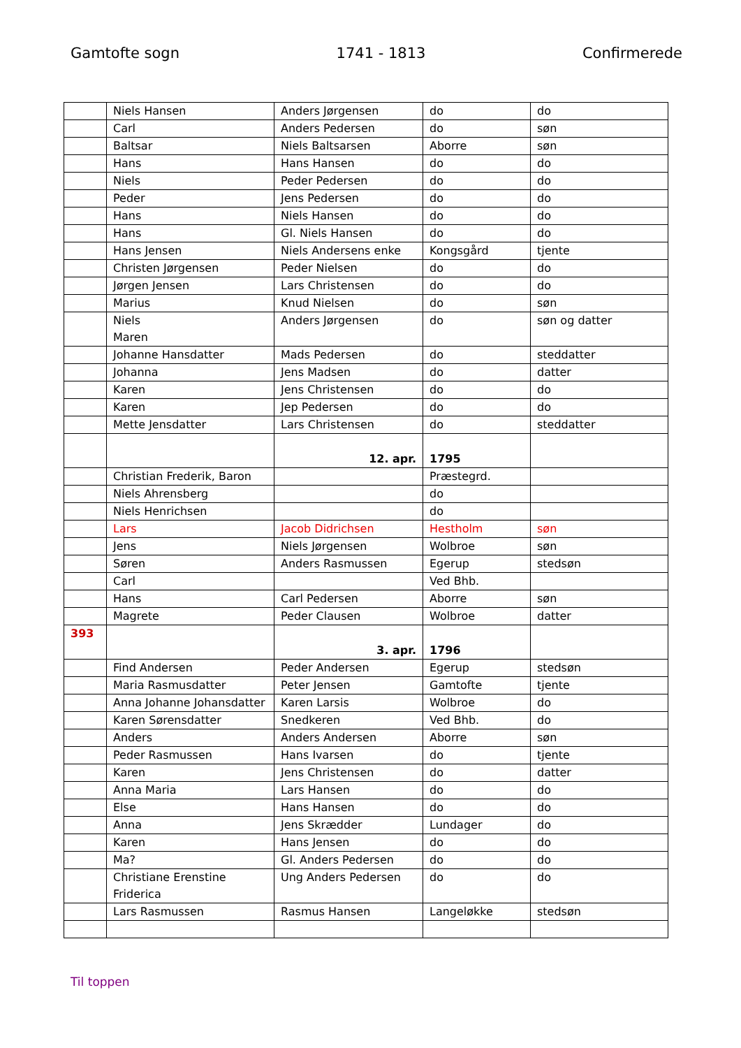Gamtofte sogn 1741 - 1813 Confirmerede
| | Niels Hansen | Anders Jørgensen | do | do |
| | Carl | Anders Pedersen | do | søn |
| | Baltsar | Niels Baltsarsen | Aborre | søn |
| | Hans | Hans Hansen | do | do |
| | Niels | Peder Pedersen | do | do |
| | Peder | Jens Pedersen | do | do |
| | Hans | Niels Hansen | do | do |
| | Hans | Gl. Niels Hansen | do | do |
| | Hans Jensen | Niels Andersens enke | Kongsgård | tjente |
| | Christen Jørgensen | Peder Nielsen | do | do |
| | Jørgen Jensen | Lars Christensen | do | do |
| | Marius | Knud Nielsen | do | søn |
| | Niels Maren | Anders Jørgensen | do | søn og datter |
| | Johanne Hansdatter | Mads Pedersen | do | steddatter |
| | Johanna | Jens Madsen | do | datter |
| | Karen | Jens Christensen | do | do |
| | Karen | Jep Pedersen | do | do |
| | Mette Jensdatter | Lars Christensen | do | steddatter |
| | | 12. apr. | 1795 | |
| | Christian Frederik, Baron | | Præstegrd. | |
| | Niels Ahrensberg | | do | |
| | Niels Henrichsen | | do | |
| | Lars | Jacob Didrichsen | Hestholm | søn |
| | Jens | Niels Jørgensen | Wolbroe | søn |
| | Søren | Anders Rasmussen | Egerup | stedsøn |
| | Carl | | Ved Bhb. | |
| | Hans | Carl Pedersen | Aborre | søn |
| | Magrete | Peder Clausen | Wolbroe | datter |
| 393 | | 3. apr. | 1796 | |
| | Find Andersen | Peder Andersen | Egerup | stedsøn |
| | Maria Rasmusdatter | Peter Jensen | Gamtofte | tjente |
| | Anna Johanne Johansdatter | Karen Larsis | Wolbroe | do |
| | Karen Sørensdatter | Snedkeren | Ved Bhb. | do |
| | Anders | Anders Andersen | Aborre | søn |
| | Peder Rasmussen | Hans Ivarsen | do | tjente |
| | Karen | Jens Christensen | do | datter |
| | Anna Maria | Lars Hansen | do | do |
| | Else | Hans Hansen | do | do |
| | Anna | Jens Skrædder | Lundager | do |
| | Karen | Hans Jensen | do | do |
| | Ma? | Gl. Anders Pedersen | do | do |
| | Christiane Erenstine Friderica | Ung Anders Pedersen | do | do |
| | Lars Rasmussen | Rasmus Hansen | Langeløkke | stedsøn |
Til toppen